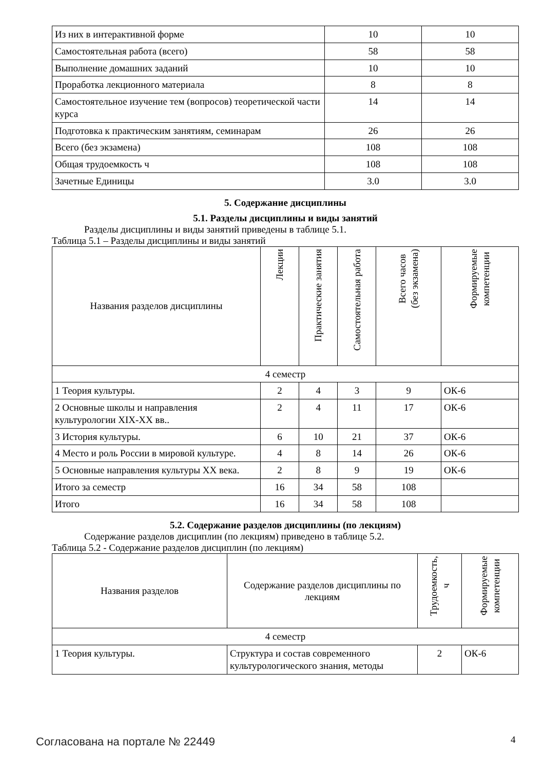| Из них в интерактивной форме | 10 | 10 |
| Самостоятельная работа (всего) | 58 | 58 |
| Выполнение домашних заданий | 10 | 10 |
| Проработка лекционного материала | 8 | 8 |
| Самостоятельное изучение тем (вопросов) теоретической части курса | 14 | 14 |
| Подготовка к практическим занятиям, семинарам | 26 | 26 |
| Всего (без экзамена) | 108 | 108 |
| Общая трудоемкость ч | 108 | 108 |
| Зачетные Единицы | 3.0 | 3.0 |
5. Содержание дисциплины
5.1. Разделы дисциплины и виды занятий
Разделы дисциплины и виды занятий приведены в таблице 5.1.
Таблица 5.1 – Разделы дисциплины и виды занятий
| Названия разделов дисциплины | Лекции | Практические занятия | Самостоятельная работа | Всего часов (без экзамена) | Формируемые компетенции |
| --- | --- | --- | --- | --- | --- |
| 4 семестр | | | | | |
| 1 Теория культуры. | 2 | 4 | 3 | 9 | ОК-6 |
| 2 Основные школы и направления культурологии XIX-XX вв.. | 2 | 4 | 11 | 17 | ОК-6 |
| 3 История культуры. | 6 | 10 | 21 | 37 | ОК-6 |
| 4 Место и роль России в мировой культуре. | 4 | 8 | 14 | 26 | ОК-6 |
| 5 Основные направления культуры XX века. | 2 | 8 | 9 | 19 | ОК-6 |
| Итого за семестр | 16 | 34 | 58 | 108 | |
| Итого | 16 | 34 | 58 | 108 | |
5.2. Содержание разделов дисциплины (по лекциям)
Содержание разделов дисциплин (по лекциям) приведено в таблице 5.2.
Таблица 5.2 - Содержание разделов дисциплин (по лекциям)
| Названия разделов | Содержание разделов дисциплины по лекциям | Трудоемкость, ч | Формируемые компетенции |
| --- | --- | --- | --- |
| 4 семестр | | | |
| 1 Теория культуры. | Структура и состав современного культурологического знания, методы | 2 | ОК-6 |
Согласована на портале № 22449 4